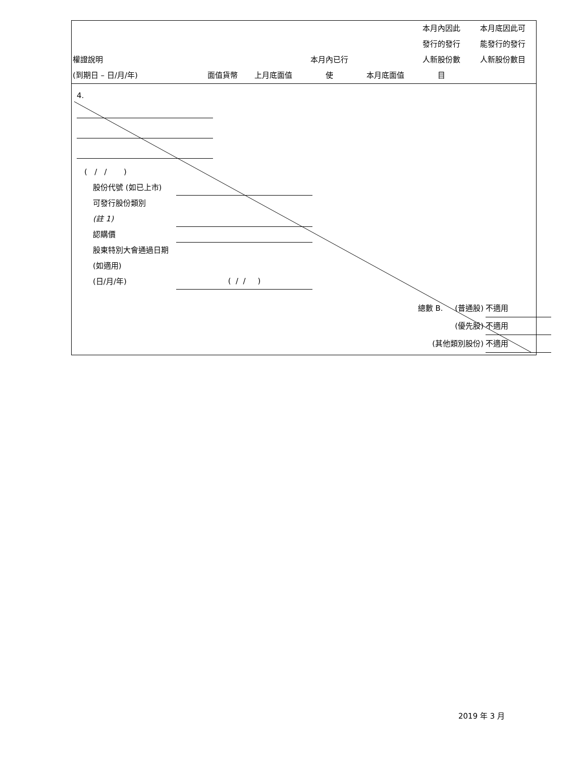| 權證說明 (到期日 – 日/月/年) | 面值貨幣 | 上月底面值 | 本月內已行 使 | 本月底面值 | 本月內因此 發行的發行 人新股份數 目 | 本月底因此可 能發行的發行 人新股份數目 |
| --- | --- | --- | --- | --- | --- | --- |
4.
( / / )
股份代號 (如已上市)
可發行股份類別
(註 1)
認購價
股東特別大會通過日期 (如適用)
(日/月/年)
( / / )
總數 B. (普通股) 不適用
(優先股) 不適用
(其他類別股份) 不適用
2019 年 3 月